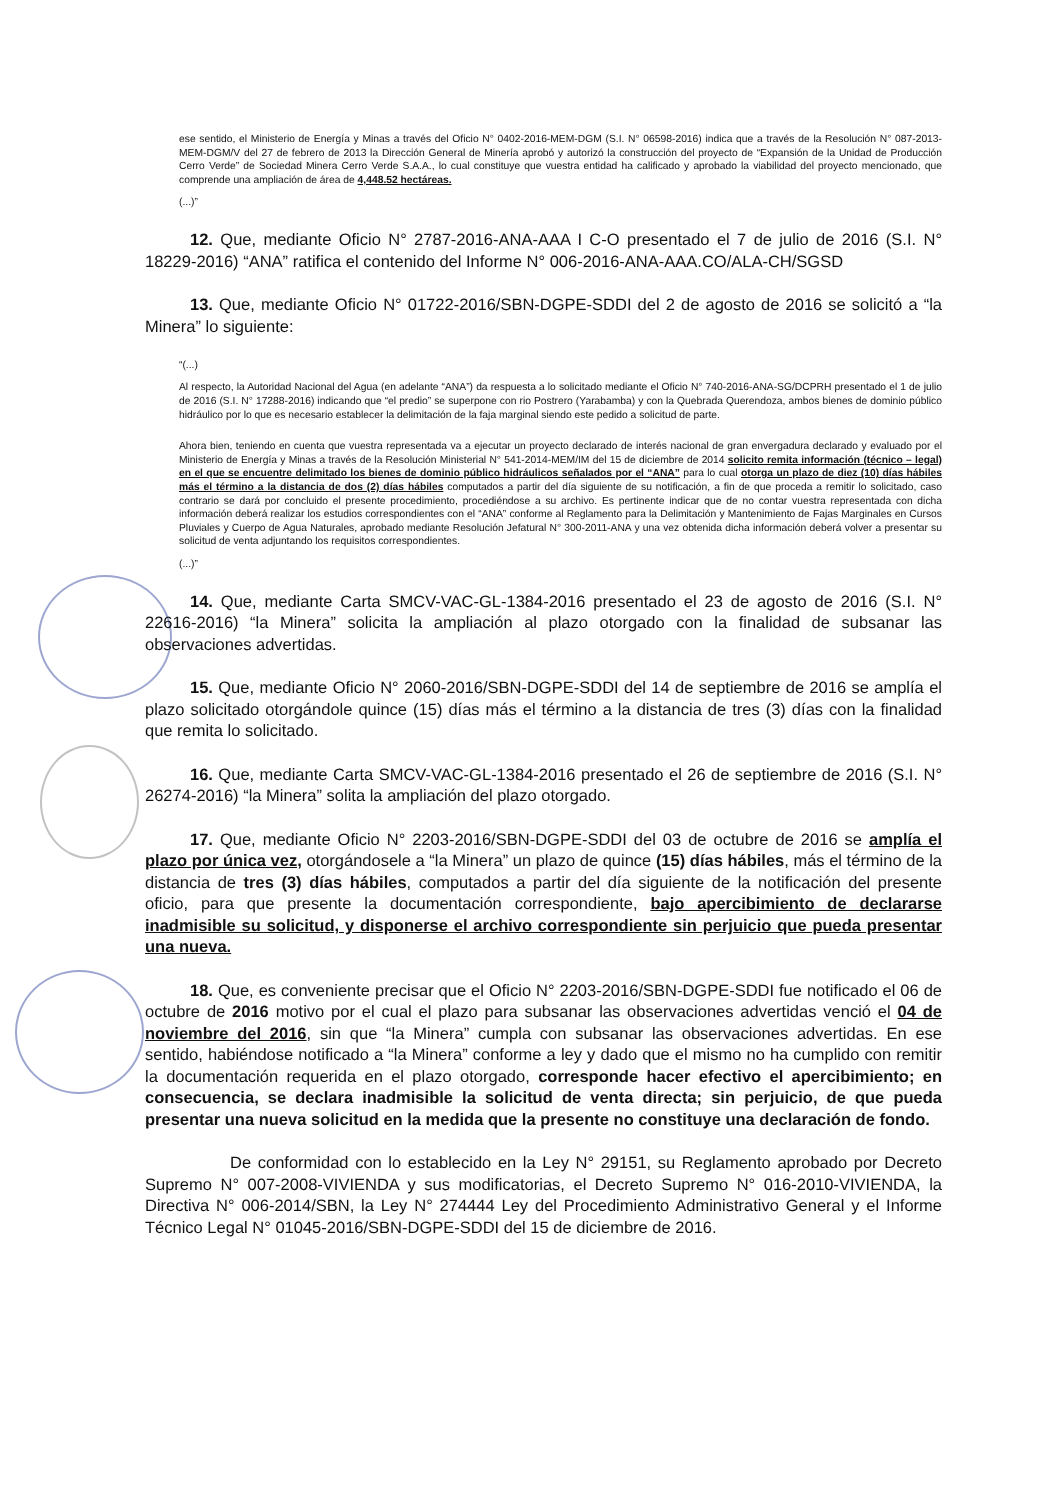ese sentido, el Ministerio de Energía y Minas a través del Oficio N° 0402-2016-MEM-DGM (S.I. N° 06598-2016) indica que a través de la Resolución N° 087-2013-MEM-DGM/V del 27 de febrero de 2013 la Dirección General de Minería aprobó y autorizó la construcción del proyecto de “Expansión de la Unidad de Producción Cerro Verde” de Sociedad Minera Cerro Verde S.A.A., lo cual constituye que vuestra entidad ha calificado y aprobado la viabilidad del proyecto mencionado, que comprende una ampliación de área de 4,448.52 hectáreas.
(...)”
12. Que, mediante Oficio N° 2787-2016-ANA-AAA I C-O presentado el 7 de julio de 2016 (S.I. N° 18229-2016) “ANA” ratifica el contenido del Informe N° 006-2016-ANA-AAA.CO/ALA-CH/SGSD
13. Que, mediante Oficio N° 01722-2016/SBN-DGPE-SDDI del 2 de agosto de 2016 se solicitó a “la Minera” lo siguiente:
“(...)
Al respecto, la Autoridad Nacional del Agua (en adelante “ANA”) da respuesta a lo solicitado mediante el Oficio N° 740-2016-ANA-SG/DCPRH presentado el 1 de julio de 2016 (S.I. N° 17288-2016) indicando que “el predio” se superpone con rio Postrero (Yarabamba) y con la Quebrada Querendoza, ambos bienes de dominio público hidráulico por lo que es necesario establecer la delimitación de la faja marginal siendo este pedido a solicitud de parte.
Ahora bien, teniendo en cuenta que vuestra representada va a ejecutar un proyecto declarado de interés nacional de gran envergadura declarado y evaluado por el Ministerio de Energía y Minas a través de la Resolución Ministerial N° 541-2014-MEM/IM del 15 de diciembre de 2014 solicito remita información (técnico – legal) en el que se encuentre delimitado los bienes de dominio público hidráulicos señalados por el “ANA” para lo cual otorga un plazo de diez (10) días hábiles más el término a la distancia de dos (2) días hábiles computados a partir del día siguiente de su notificación, a fin de que proceda a remitir lo solicitado, caso contrario se dará por concluido el presente procedimiento, procediéndose a su archivo. Es pertinente indicar que de no contar vuestra representada con dicha información deberá realizar los estudios correspondientes con el “ANA” conforme al Reglamento para la Delimitación y Mantenimiento de Fajas Marginales en Cursos Pluviales y Cuerpo de Agua Naturales, aprobado mediante Resolución Jefatural N° 300-2011-ANA y una vez obtenida dicha información deberá volver a presentar su solicitud de venta adjuntando los requisitos correspondientes.
(...)”
14. Que, mediante Carta SMCV-VAC-GL-1384-2016 presentado el 23 de agosto de 2016 (S.I. N° 22616-2016) “la Minera” solicita la ampliación al plazo otorgado con la finalidad de subsanar las observaciones advertidas.
15. Que, mediante Oficio N° 2060-2016/SBN-DGPE-SDDI del 14 de septiembre de 2016 se amplía el plazo solicitado otorgándole quince (15) días más el término a la distancia de tres (3) días con la finalidad que remita lo solicitado.
16. Que, mediante Carta SMCV-VAC-GL-1384-2016 presentado el 26 de septiembre de 2016 (S.I. N° 26274-2016) “la Minera” solita la ampliación del plazo otorgado.
17. Que, mediante Oficio N° 2203-2016/SBN-DGPE-SDDI del 03 de octubre de 2016 se amplía el plazo por única vez, otorgándosele a “la Minera” un plazo de quince (15) días hábiles, más el término de la distancia de tres (3) días hábiles, computados a partir del día siguiente de la notificación del presente oficio, para que presente la documentación correspondiente, bajo apercibimiento de declararse inadmisible su solicitud, y disponerse el archivo correspondiente sin perjuicio que pueda presentar una nueva.
18. Que, es conveniente precisar que el Oficio N° 2203-2016/SBN-DGPE-SDDI fue notificado el 06 de octubre de 2016 motivo por el cual el plazo para subsanar las observaciones advertidas venció el 04 de noviembre del 2016, sin que “la Minera” cumpla con subsanar las observaciones advertidas. En ese sentido, habiéndose notificado a “la Minera” conforme a ley y dado que el mismo no ha cumplido con remitir la documentación requerida en el plazo otorgado, corresponde hacer efectivo el apercibimiento; en consecuencia, se declara inadmisible la solicitud de venta directa; sin perjuicio, de que pueda presentar una nueva solicitud en la medida que la presente no constituye una declaración de fondo.
De conformidad con lo establecido en la Ley N° 29151, su Reglamento aprobado por Decreto Supremo N° 007-2008-VIVIENDA y sus modificatorias, el Decreto Supremo N° 016-2010-VIVIENDA, la Directiva N° 006-2014/SBN, la Ley N° 274444 Ley del Procedimiento Administrativo General y el Informe Técnico Legal N° 01045-2016/SBN-DGPE-SDDI del 15 de diciembre de 2016.